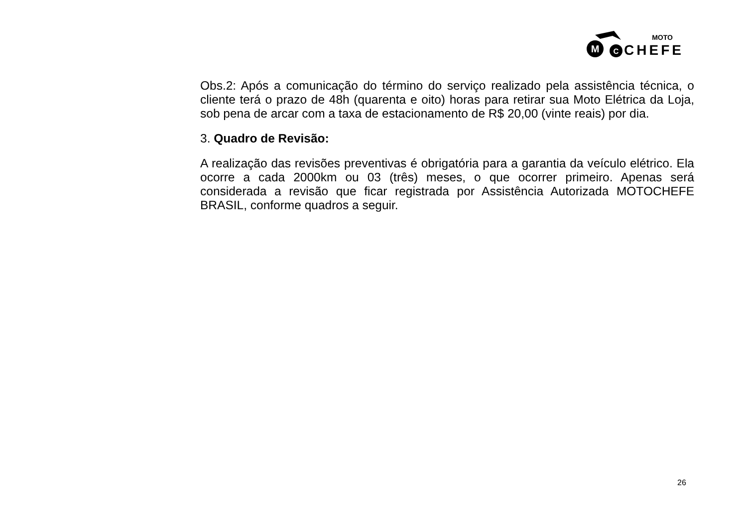M
C
MOTO
CHEFE
Obs.2: Após a comunicação do término do serviço realizado pela assistência técnica, o cliente terá o prazo de 48h (quarenta e oito) horas para retirar sua Moto Elétrica da Loja, sob pena de arcar com a taxa de estacionamento de R$ 20,00 (vinte reais) por dia.
3. Quadro de Revisão:
A realização das revisões preventivas é obrigatória para a garantia da veículo elétrico. Ela ocorre a cada 2000km ou 03 (três) meses, o que ocorrer primeiro. Apenas será considerada a revisão que ficar registrada por Assistência Autorizada MOTOCHEFE BRASIL, conforme quadros a seguir.
26